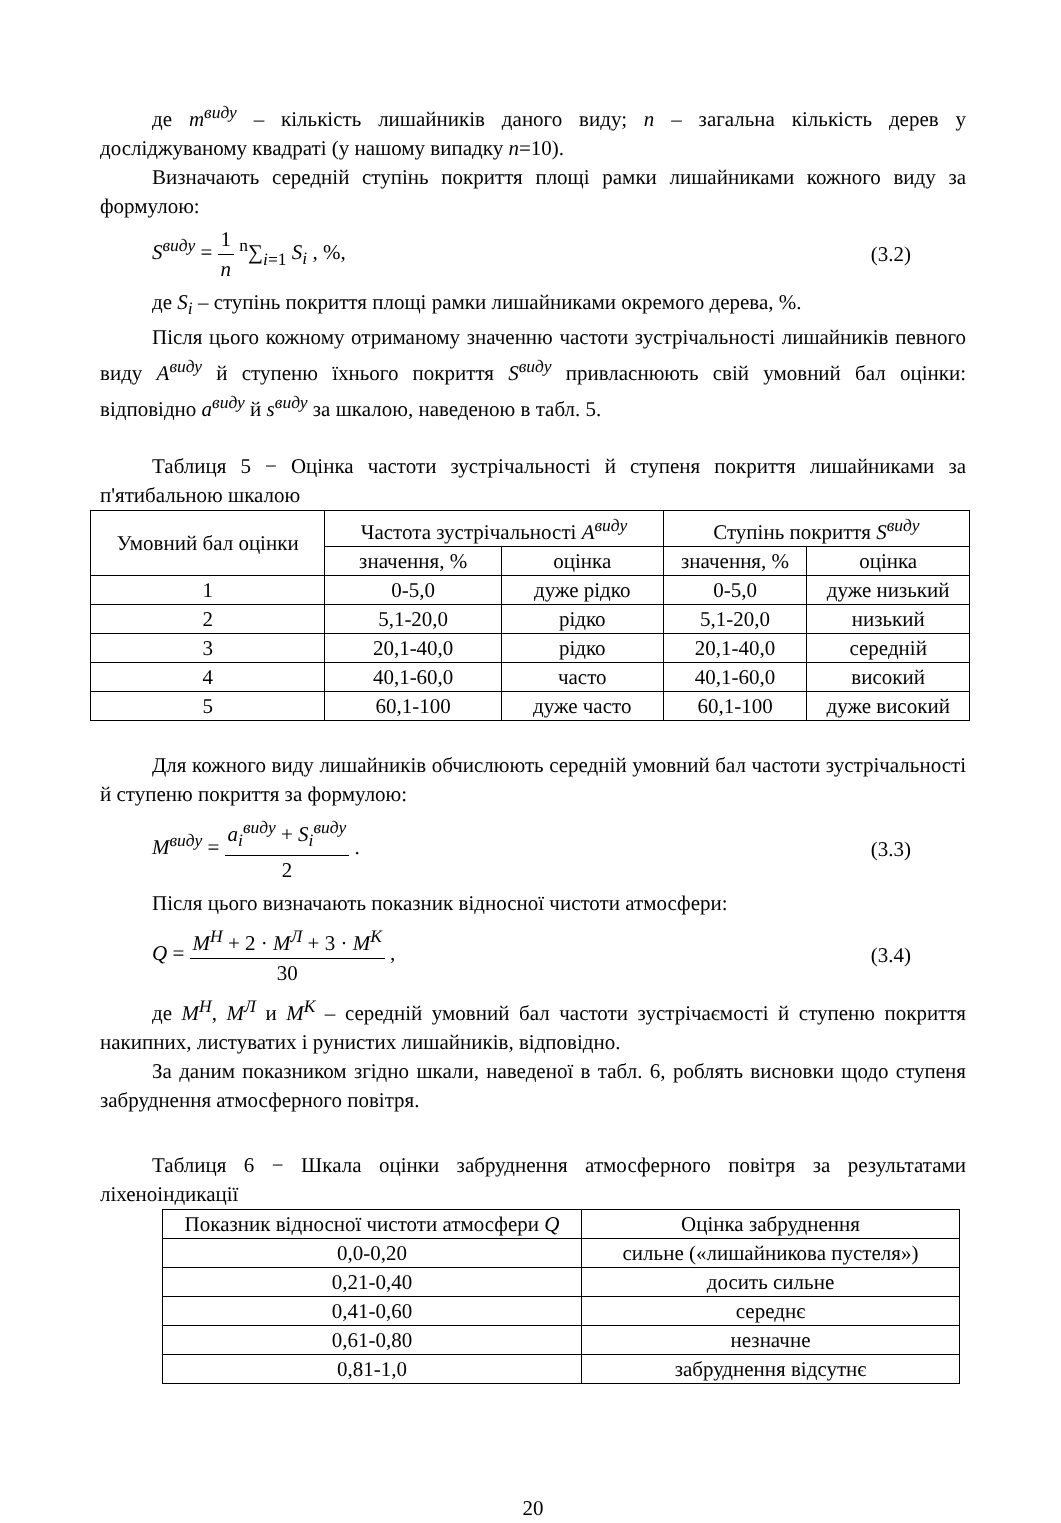де m<sup>виду</sup> – кількість лишайників даного виду; n – загальна кількість дерев у досліджуваному квадраті (у нашому випадку n=10).
Визначають середній ступінь покриття площі рамки лишайниками кожного виду за формулою:
S<sup>виду</sup> = 1 n <sup>n</sup>∑<sub>i=1</sub> S<sub>i</sub> , %, (3.2)
де S<sub>i</sub> – ступінь покриття площі рамки лишайниками окремого дерева, %.
Після цього кожному отриманому значенню частоти зустрічальності лишайників певного виду A<sup>виду</sup> й ступеню їхнього покриття S<sup>виду</sup> привласнюють свій умовний бал оцінки: відповідно a<sup>виду</sup> й s<sup>виду</sup> за шкалою, наведеною в табл. 5.
Таблиця 5 − Оцінка частоти зустрічальності й ступеня покриття лишайниками за п'ятибальною шкалою
| Умовний бал оцінки | Частота зустрічальності A<sup>виду</sup> | | Ступінь покриття S<sup>виду</sup> | |
| --- | --- | --- | --- | --- |
| | значення, % | оцінка | значення, % | оцінка |
| 1 | 0-5,0 | дуже рідко | 0-5,0 | дуже низький |
| 2 | 5,1-20,0 | рідко | 5,1-20,0 | низький |
| 3 | 20,1-40,0 | рідко | 20,1-40,0 | середній |
| 4 | 40,1-60,0 | часто | 40,1-60,0 | високий |
| 5 | 60,1-100 | дуже часто | 60,1-100 | дуже високий |
Для кожного виду лишайників обчислюють середній умовний бал частоти зустрічальності й ступеню покриття за формулою:
M<sup>виду</sup> = a<sub>i</sub><sup>виду</sup> + S<sub>i</sub><sup>виду</sup> 2 . (3.3)
Після цього визначають показник відносної чистоти атмосфери:
Q = M<sup>Н</sup> + 2 · M<sup>Л</sup> + 3 · M<sup>К</sup> 30 , (3.4)
де M<sup>Н</sup>, M<sup>Л</sup> и M<sup>К</sup> – середній умовний бал частоти зустрічаємості й ступеню покриття накипних, листуватих і рунистих лишайників, відповідно.
За даним показником згідно шкали, наведеної в табл. 6, роблять висновки щодо ступеня забруднення атмосферного повітря.
Таблиця 6 − Шкала оцінки забруднення атмосферного повітря за результатами ліхеноіндикації
| Показник відносної чистоти атмосфери Q | Оцінка забруднення |
| --- | --- |
| 0,0-0,20 | сильне («лишайникова пустеля») |
| 0,21-0,40 | досить сильне |
| 0,41-0,60 | середнє |
| 0,61-0,80 | незначне |
| 0,81-1,0 | забруднення відсутнє |
20